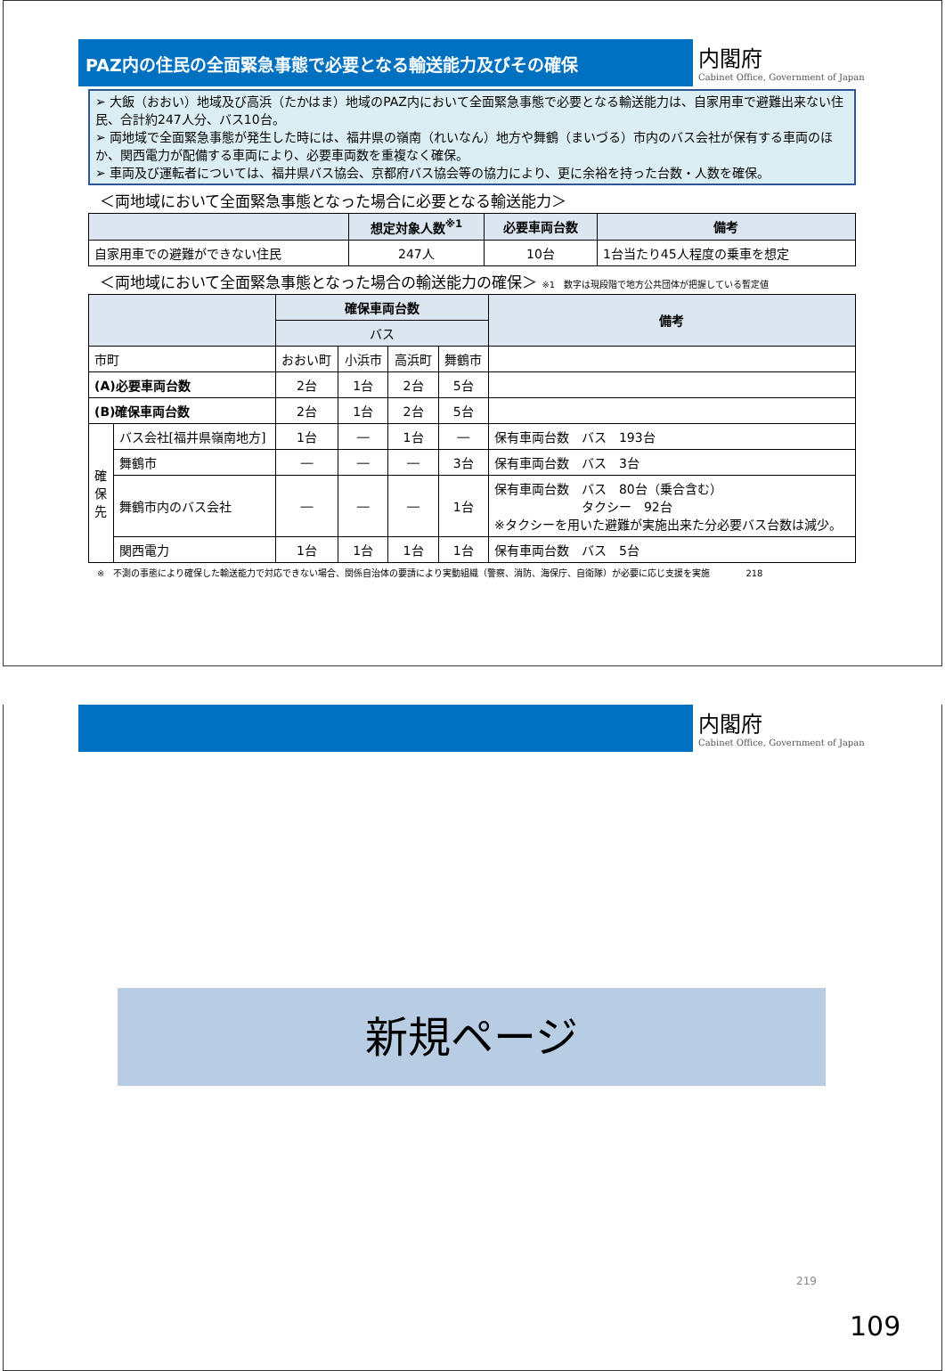PAZ内の住民の全面緊急事態で必要となる輸送能力及びその確保
内閣府
Cabinet Office, Government of Japan
➢ 大飯（おおい）地域及び高浜（たかはま）地域のPAZ内において全面緊急事態で必要となる輸送能力は、自家用車で避難出来ない住民、合計約247人分、バス10台。
➢ 両地域で全面緊急事態が発生した時には、福井県の嶺南（れいなん）地方や舞鶴（まいづる）市内のバス会社が保有する車両のほか、関西電力が配備する車両により、必要車両数を重複なく確保。
➢ 車両及び運転者については、福井県バス協会、京都府バス協会等の協力により、更に余裕を持った台数・人数を確保。
＜両地域において全面緊急事態となった場合に必要となる輸送能力＞
| | 想定対象人数<sup>※1</sup> | 必要車両台数 | 備考 |
| --- | --- | --- | --- |
| 自家用車での避難ができない住民 | 247人 | 10台 | 1台当たり45人程度の乗車を想定 |
＜両地域において全面緊急事態となった場合の輸送能力の確保＞ ※1　数字は現段階で地方公共団体が把握している暫定値
| | | 確保車両台数 | | | | 備考 |
| --- | --- | --- | --- | --- | --- | --- |
| | | バス | | | | |
| 市町 | | おおい町 | 小浜市 | 高浜町 | 舞鶴市 | |
| (A)必要車両台数 | | 2台 | 1台 | 2台 | 5台 | |
| (B)確保車両台数 | | 2台 | 1台 | 2台 | 5台 | |
| 確 保 先 | バス会社[福井県嶺南地方] | 1台 | ― | 1台 | ― | 保有車両台数 バス 193台 |
| | 舞鶴市 | ― | ― | ― | 3台 | 保有車両台数 バス 3台 |
| | 舞鶴市内のバス会社 | ― | ― | ― | 1台 | 保有車両台数 バス 80台（乗合含む） タクシー 92台 ※タクシーを用いた避難が実施出来た分必要バス台数は減少。 |
| | 関西電力 | 1台 | 1台 | 1台 | 1台 | 保有車両台数 バス 5台 |
※　不測の事態により確保した輸送能力で対応できない場合、関係自治体の要請により実動組織（警察、消防、海保庁、自衛隊）が必要に応じ支援を実施　　　　218
内閣府
Cabinet Office, Government of Japan
新規ページ
219
109